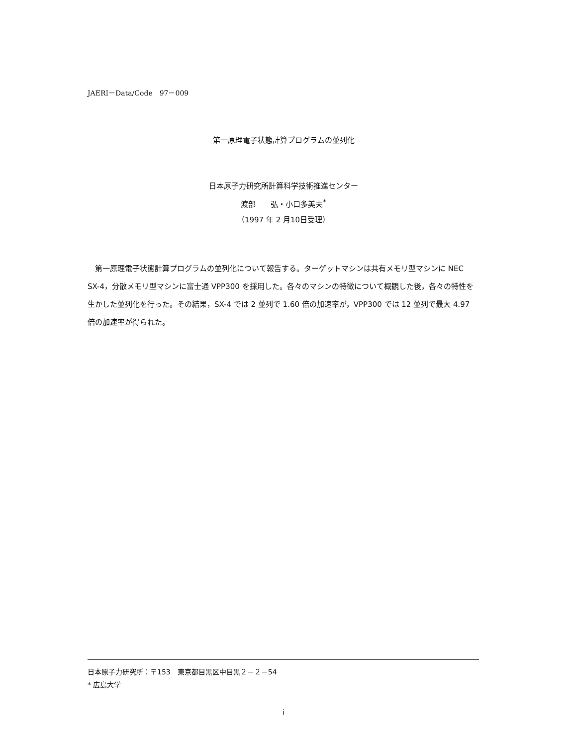JAERI－Data/Code　97－009
第一原理電子状態計算プログラムの並列化
日本原子力研究所計算科学技術推進センター
渡部　　弘・小口多美夫<sup>*</sup>
（1997 年 2 月10日受理）
第一原理電子状態計算プログラムの並列化について報告する。ターゲットマシンは共有メモリ型マシンに NEC SX-4，分散メモリ型マシンに富士通 VPP300 を採用した。各々のマシンの特徴について概観した後，各々の特性を生かした並列化を行った。その結果，SX-4 では 2 並列で 1.60 倍の加速率が，VPP300 では 12 並列で最大 4.97 倍の加速率が得られた。
日本原子力研究所：〒153　東京都目黒区中目黒２－２－54
* 広島大学
i